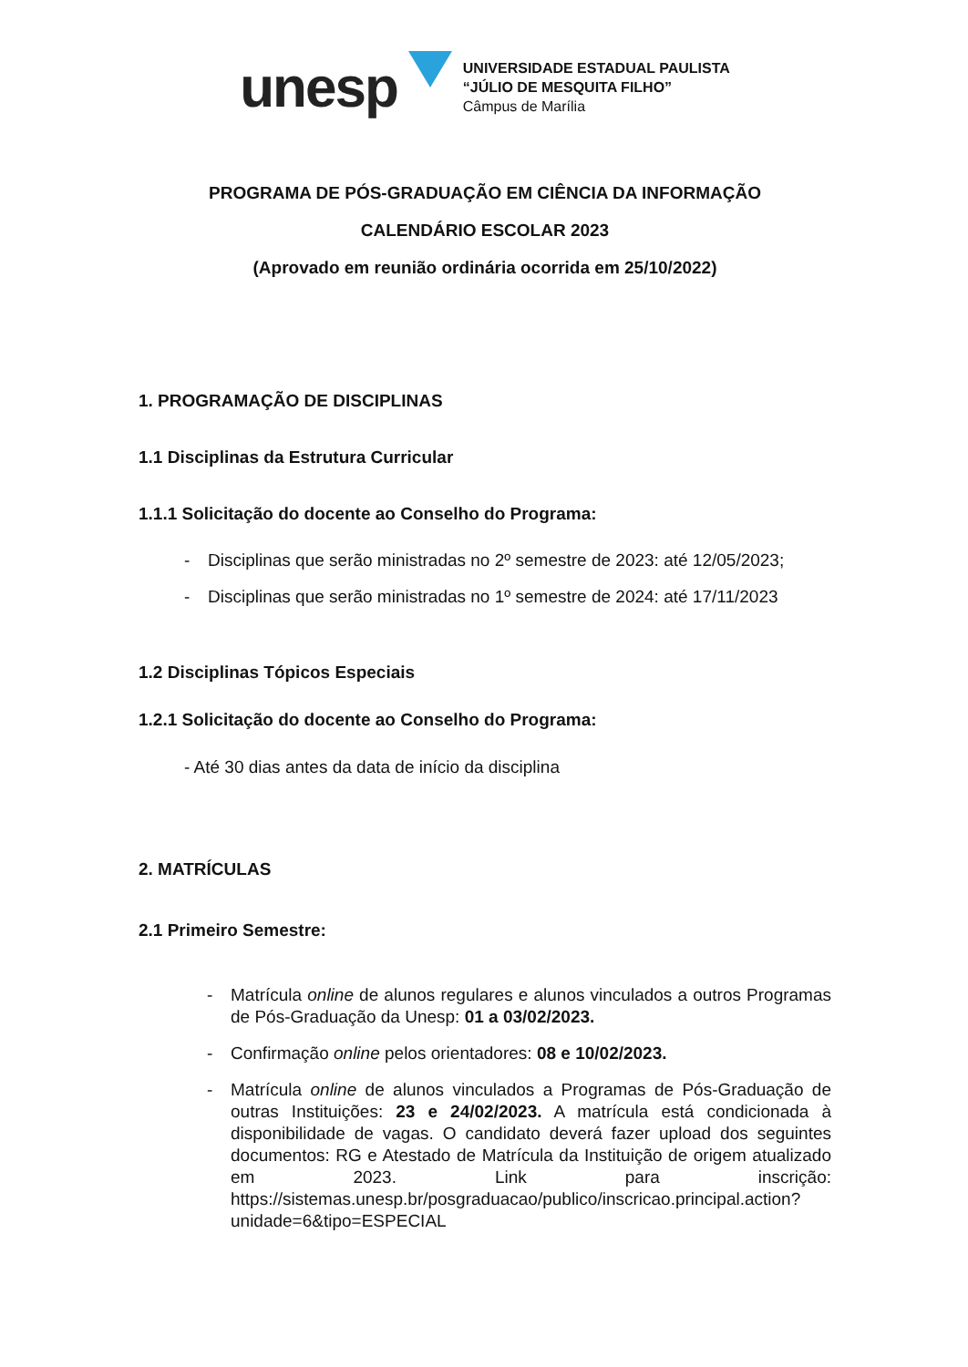unesp
UNIVERSIDADE ESTADUAL PAULISTA
“JÚLIO DE MESQUITA FILHO”
Câmpus de Marília
PROGRAMA DE PÓS-GRADUAÇÃO EM CIÊNCIA DA INFORMAÇÃO
CALENDÁRIO ESCOLAR 2023
(Aprovado em reunião ordinária ocorrida em 25/10/2022)
1. PROGRAMAÇÃO DE DISCIPLINAS
1.1 Disciplinas da Estrutura Curricular
1.1.1 Solicitação do docente ao Conselho do Programa:
- Disciplinas que serão ministradas no 2º semestre de 2023: até 12/05/2023;
- Disciplinas que serão ministradas no 1º semestre de 2024: até 17/11/2023
1.2 Disciplinas Tópicos Especiais
1.2.1 Solicitação do docente ao Conselho do Programa:
- Até 30 dias antes da data de início da disciplina
2. MATRÍCULAS
2.1 Primeiro Semestre:
- Matrícula online de alunos regulares e alunos vinculados a outros Programas de Pós-Graduação da Unesp: 01 a 03/02/2023.
- Confirmação online pelos orientadores: 08 e 10/02/2023.
- Matrícula online de alunos vinculados a Programas de Pós-Graduação de outras Instituições: 23 e 24/02/2023. A matrícula está condicionada à disponibilidade de vagas. O candidato deverá fazer upload dos seguintes documentos: RG e Atestado de Matrícula da Instituição de origem atualizado em 2023. Link para inscrição: https://sistemas.unesp.br/posgraduacao/publico/inscricao.principal.action?unidade=6&tipo=ESPECIAL